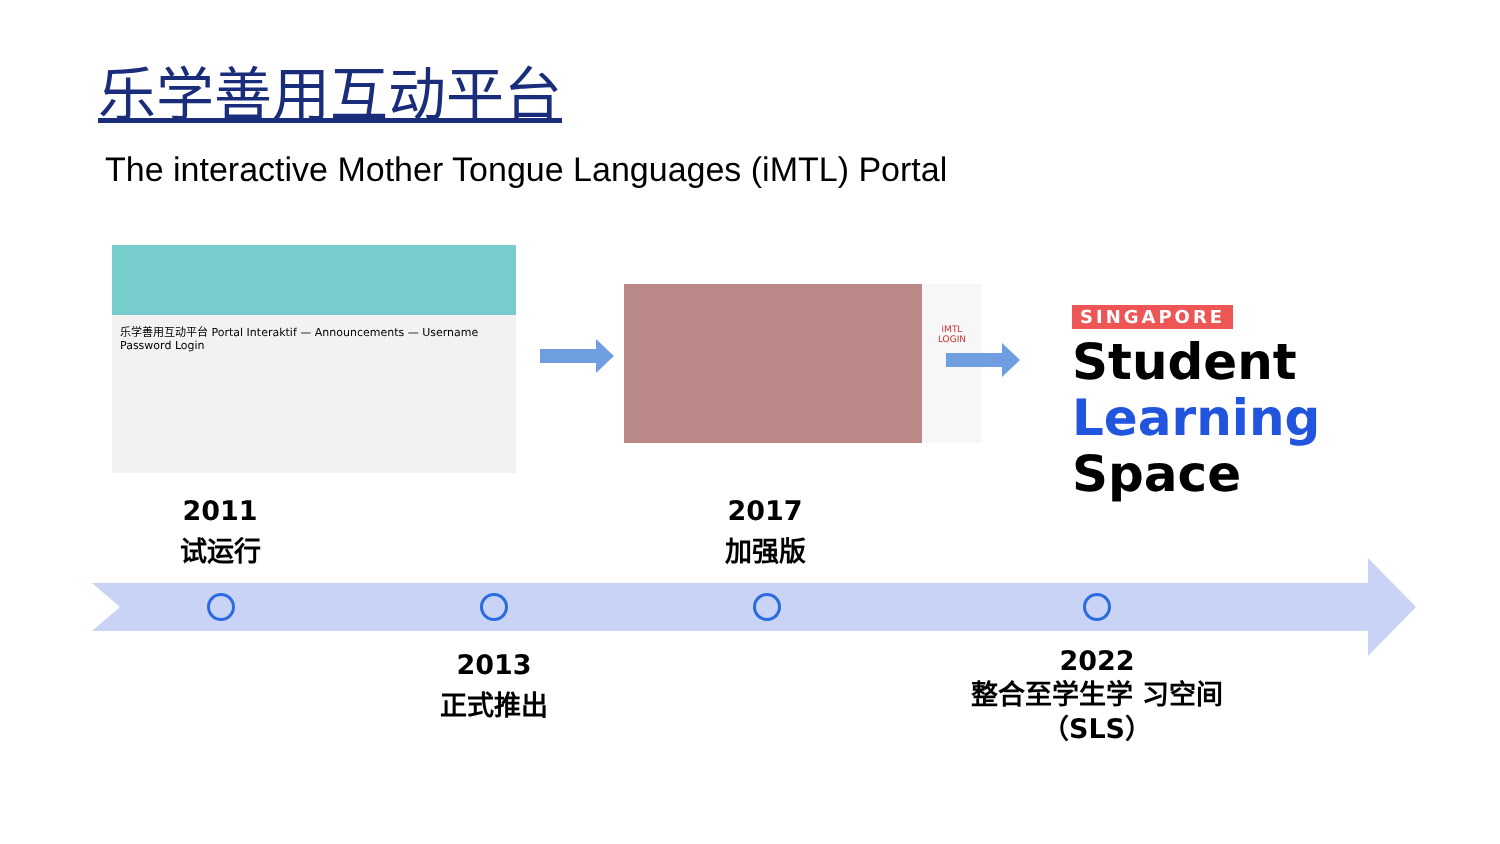乐学善用互动平台
The interactive Mother Tongue Languages (iMTL) Portal
乐学善用互动平台 Portal Interaktif — Announcements — Username Password Login
iMTL
LOGIN
SINGAPORE
Student
Learning
Space
2011
试运行
2017
加强版
2013
正式推出
2022
整合至学生学 习空间
（SLS）